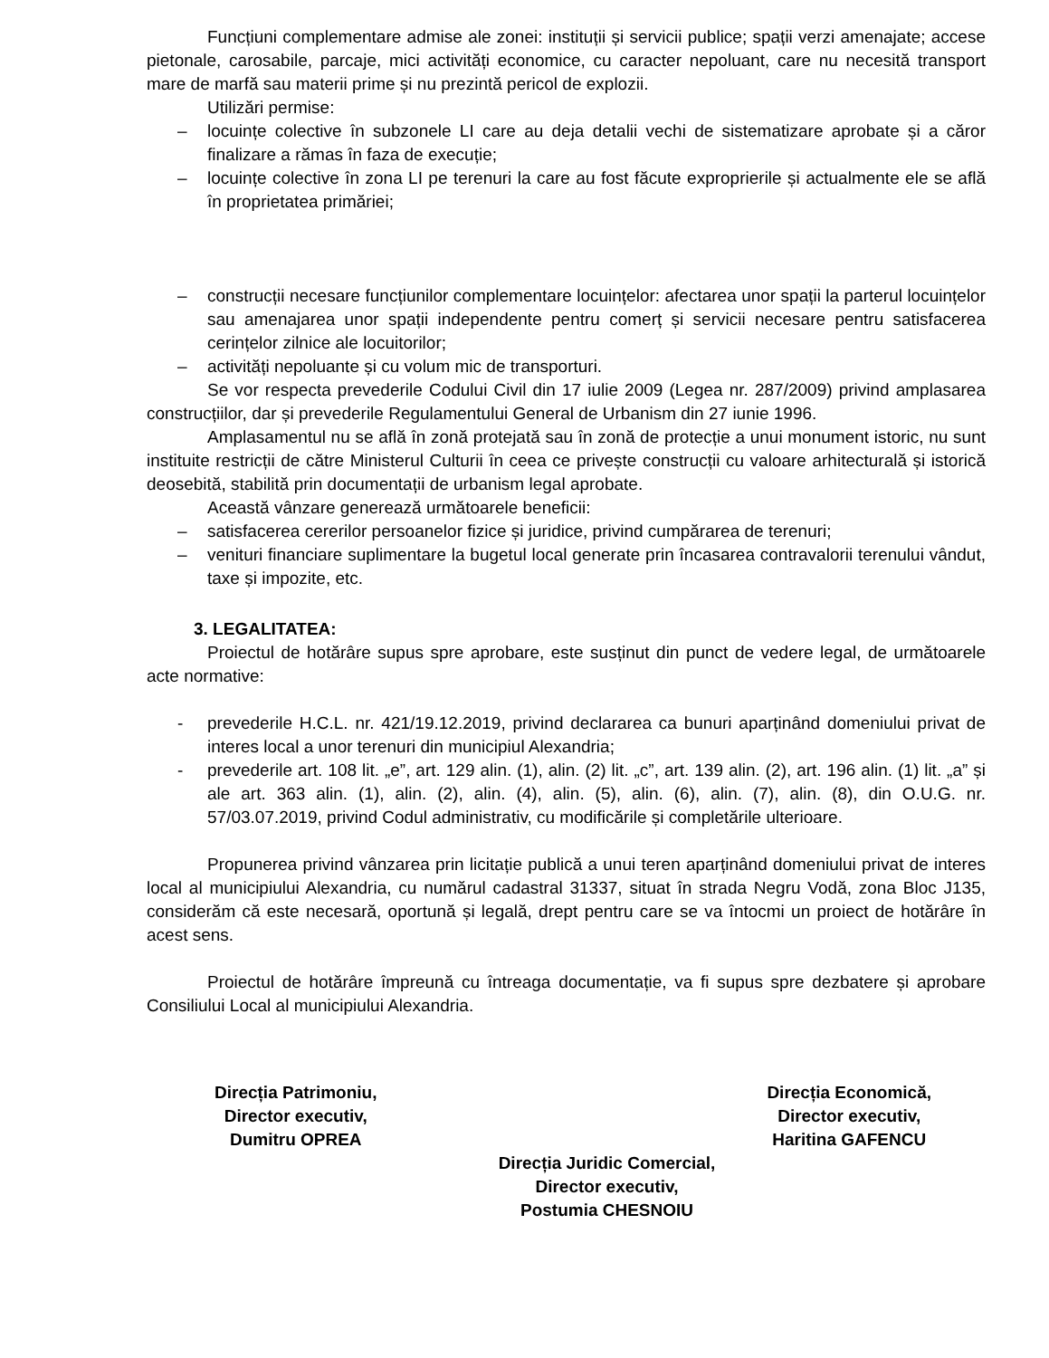Funcțiuni complementare admise ale zonei: instituții și servicii publice; spații verzi amenajate; accese pietonale, carosabile, parcaje, mici activități economice, cu caracter nepoluant, care nu necesită transport mare de marfă sau materii prime și nu prezintă pericol de explozii.
Utilizări permise:
– locuințe colective în subzonele LI care au deja detalii vechi de sistematizare aprobate și a căror finalizare a rămas în faza de execuție;
– locuințe colective în zona LI pe terenuri la care au fost făcute exproprierile și actualmente ele se află în proprietatea primăriei;
– construcții necesare funcțiunilor complementare locuințelor: afectarea unor spații la parterul locuințelor sau amenajarea unor spații independente pentru comerț și servicii necesare pentru satisfacerea cerințelor zilnice ale locuitorilor;
– activități nepoluante și cu volum mic de transporturi.
Se vor respecta prevederile Codului Civil din 17 iulie 2009 (Legea nr. 287/2009) privind amplasarea construcțiilor, dar și prevederile Regulamentului General de Urbanism din 27 iunie 1996.
Amplasamentul nu se află în zonă protejată sau în zonă de protecție a unui monument istoric, nu sunt instituite restricții de către Ministerul Culturii în ceea ce privește construcții cu valoare arhitecturală și istorică deosebită, stabilită prin documentații de urbanism legal aprobate.
Această vânzare generează următoarele beneficii:
– satisfacerea cererilor persoanelor fizice și juridice, privind cumpărarea de terenuri;
– venituri financiare suplimentare la bugetul local generate prin încasarea contravalorii terenului vândut, taxe și impozite, etc.
3. LEGALITATEA:
Proiectul de hotărâre supus spre aprobare, este susținut din punct de vedere legal, de următoarele acte normative:
- prevederile H.C.L. nr. 421/19.12.2019, privind declararea ca bunuri aparținând domeniului privat de interes local a unor terenuri din municipiul Alexandria;
- prevederile art. 108 lit. „e”, art. 129 alin. (1), alin. (2) lit. „c”, art. 139 alin. (2), art. 196 alin. (1) lit. „a” și ale art. 363 alin. (1), alin. (2), alin. (4), alin. (5), alin. (6), alin. (7), alin. (8), din O.U.G. nr. 57/03.07.2019, privind Codul administrativ, cu modificările și completările ulterioare.
Propunerea privind vânzarea prin licitație publică a unui teren aparținând domeniului privat de interes local al municipiului Alexandria, cu numărul cadastral 31337, situat în strada Negru Vodă, zona Bloc J135, considerăm că este necesară, oportună și legală, drept pentru care se va întocmi un proiect de hotărâre în acest sens.
Proiectul de hotărâre împreună cu întreaga documentație, va fi supus spre dezbatere și aprobare Consiliului Local al municipiului Alexandria.
Direcția Patrimoniu,
Director executiv,
Dumitru OPREA
Direcția Economică,
Director executiv,
Haritina GAFENCU
Direcția Juridic Comercial,
Director executiv,
Postumia CHESNOIU